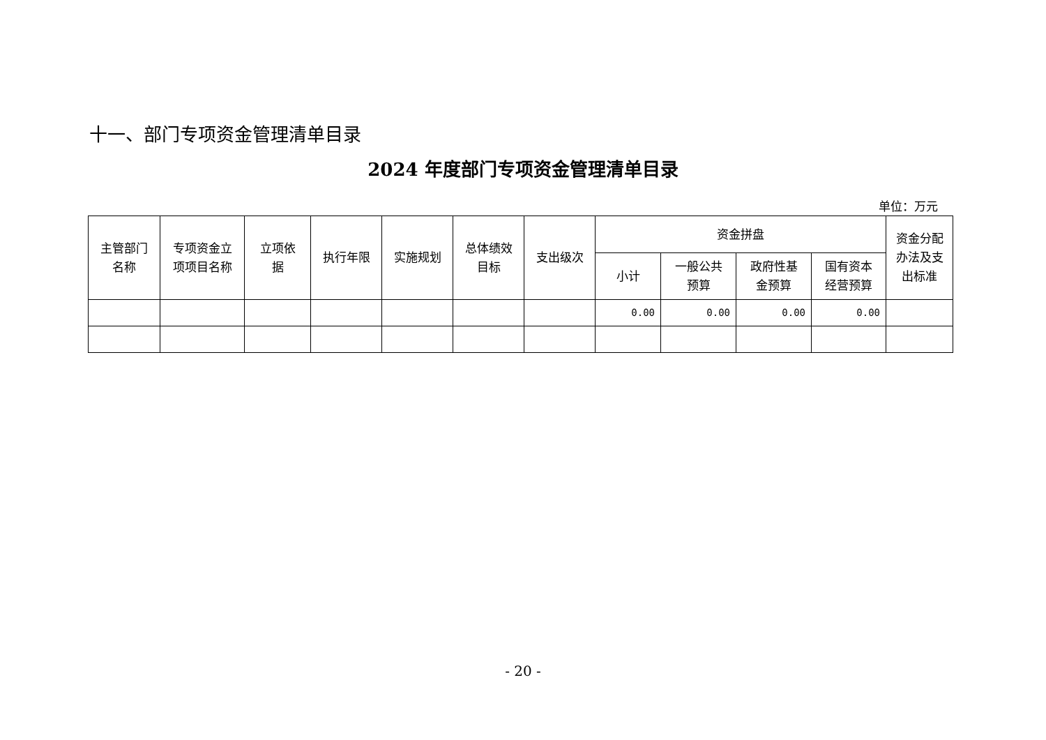十一、部门专项资金管理清单目录
2024 年度部门专项资金管理清单目录
单位：万元
| 主管部门 名称 | 专项资金立 项项目名称 | 立项依 据 | 执行年限 | 实施规划 | 总体绩效 目标 | 支出级次 | 资金拼盘 | | | | 资金分配 办法及支 出标准 |
| --- | --- | --- | --- | --- | --- | --- | --- | --- | --- | --- | --- |
| | | | | | | | 小计 | 一般公共 预算 | 政府性基 金预算 | 国有资本 经营预算 | |
| | | | | | | | 0.00 | 0.00 | 0.00 | 0.00 | |
- 20 -